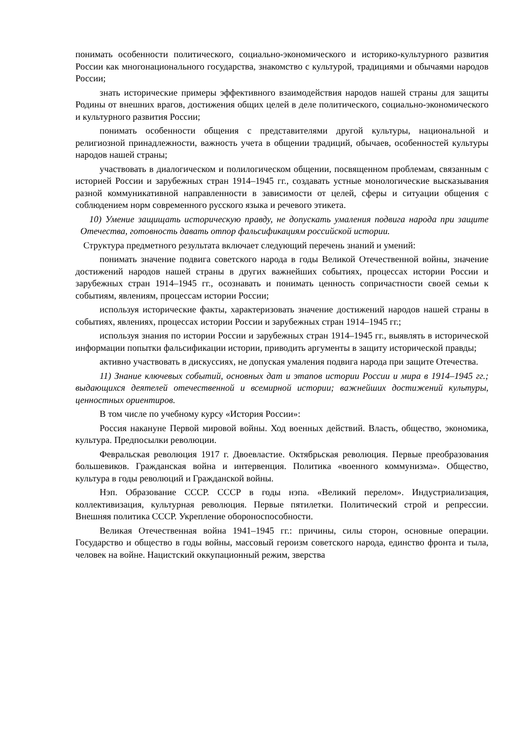понимать особенности политического, социально-экономического и историко-культурного развития России как многонационального государства, знакомство с культурой, традициями и обычаями народов России;
знать исторические примеры эффективного взаимодействия народов нашей страны для защиты Родины от внешних врагов, достижения общих целей в деле политического, социально-экономического и культурного развития России;
понимать особенности общения с представителями другой культуры, национальной и религиозной принадлежности, важность учета в общении традиций, обычаев, особенностей культуры народов нашей страны;
участвовать в диалогическом и полилогическом общении, посвященном проблемам, связанным с историей России и зарубежных стран 1914–1945 гг., создавать устные монологические высказывания разной коммуникативной направленности в зависимости от целей, сферы и ситуации общения с соблюдением норм современного русского языка и речевого этикета.
10) Умение защищать историческую правду, не допускать умаления подвига народа при защите Отечества, готовность давать отпор фальсификациям российской истории.
Структура предметного результата включает следующий перечень знаний и умений:
понимать значение подвига советского народа в годы Великой Отечественной войны, значение достижений народов нашей страны в других важнейших событиях, процессах истории России и зарубежных стран 1914–1945 гг., осознавать и понимать ценность сопричастности своей семьи к событиям, явлениям, процессам истории России;
используя исторические факты, характеризовать значение достижений народов нашей страны в событиях, явлениях, процессах истории России и зарубежных стран 1914–1945 гг.;
используя знания по истории России и зарубежных стран 1914–1945 гг., выявлять в исторической информации попытки фальсификации истории, приводить аргументы в защиту исторической правды;
активно участвовать в дискуссиях, не допуская умаления подвига народа при защите Отечества.
11) Знание ключевых событий, основных дат и этапов истории России и мира в 1914–1945 гг.; выдающихся деятелей отечественной и всемирной истории; важнейших достижений культуры, ценностных ориентиров.
В том числе по учебному курсу «История России»:
Россия накануне Первой мировой войны. Ход военных действий. Власть, общество, экономика, культура. Предпосылки революции.
Февральская революция 1917 г. Двоевластие. Октябрьская революция. Первые преобразования большевиков. Гражданская война и интервенция. Политика «военного коммунизма». Общество, культура в годы революций и Гражданской войны.
Нэп. Образование СССР. СССР в годы нэпа. «Великий перелом». Индустриализация, коллективизация, культурная революция. Первые пятилетки. Политический строй и репрессии. Внешняя политика СССР. Укрепление обороноспособности.
Великая Отечественная война 1941–1945 гг.: причины, силы сторон, основные операции. Государство и общество в годы войны, массовый героизм советского народа, единство фронта и тыла, человек на войне. Нацистский оккупационный режим, зверства